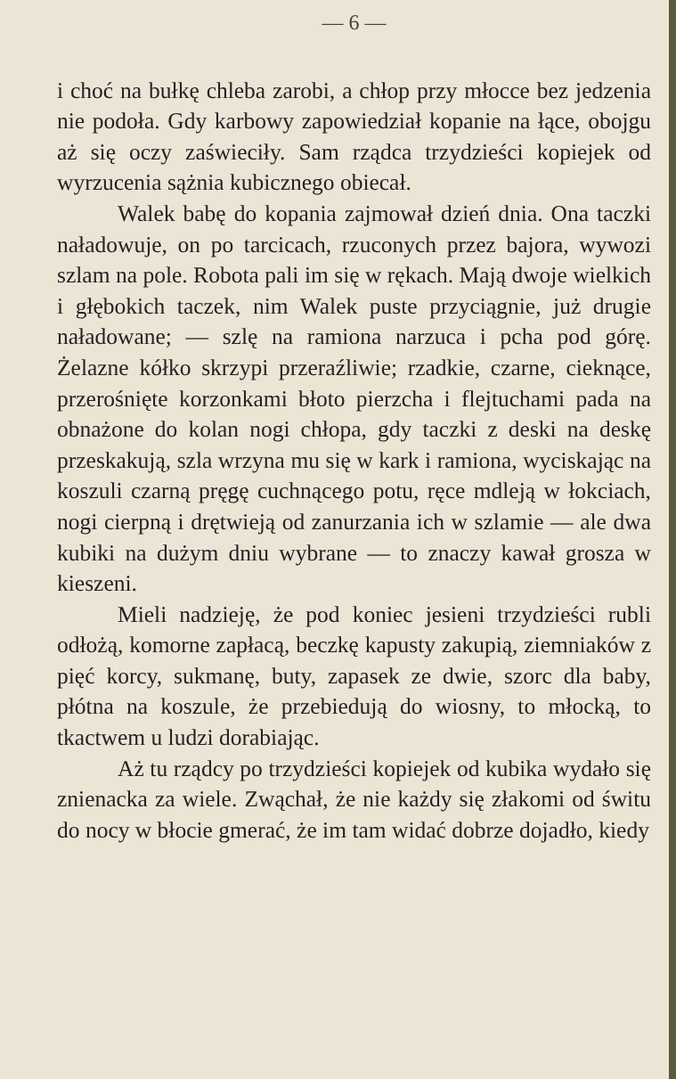— 6 —
i choć na bułkę chleba zarobi, a chłop przy młocce bez jedzenia nie podoła. Gdy karbowy zapowiedział kopanie na łące, obojgu aż się oczy zaświeciły. Sam rządca trzydzieści kopiejek od wyrzucenia sążnia kubicznego obiecał.
Walek babę do kopania zajmował dzień dnia. Ona taczki naładowuje, on po tarcicach, rzuconych przez bajora, wywozi szlam na pole. Robota pali im się w rękach. Mają dwoje wielkich i głębokich taczek, nim Walek puste przyciągnie, już drugie naładowane; — szlę na ramiona narzuca i pcha pod górę. Żelazne kółko skrzypi przeraźliwie; rzadkie, czarne, cieknące, przerośnięte korzonkami błoto pierzcha i flejtuchami pada na obnażone do kolan nogi chłopa, gdy taczki z deski na deskę przeskakują, szla wrzyna mu się w kark i ramiona, wyciskając na koszuli czarną pręgę cuchnącego potu, ręce mdleją w łokciach, nogi cierpną i drętwieją od zanurzania ich w szlamie — ale dwa kubiki na dużym dniu wybrane — to znaczy kawał grosza w kieszeni.
Mieli nadzieję, że pod koniec jesieni trzydzieści rubli odłożą, komorne zapłacą, beczkę kapusty zakupią, ziemniaków z pięć korcy, sukmanę, buty, zapasek ze dwie, szorc dla baby, płótna na koszule, że przebiedują do wiosny, to młocką, to tkactwem u ludzi dorabiając.
Aż tu rządcy po trzydzieści kopiejek od kubika wydało się znienacka za wiele. Zwąchał, że nie każdy się złakomi od świtu do nocy w błocie gmerać, że im tam widać dobrze dojadło, kiedy